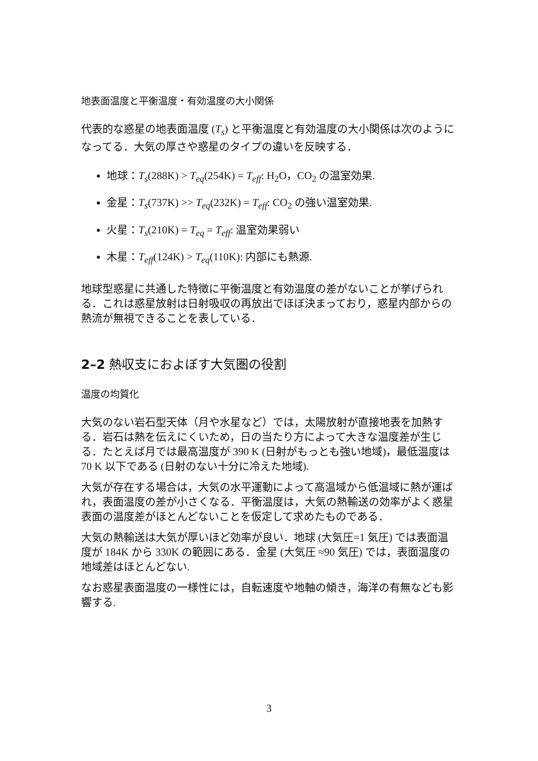地表面温度と平衡温度・有効温度の大小関係
代表的な惑星の地表面温度 (T<sub>s</sub>) と平衡温度と有効温度の大小関係は次のようになってる．大気の厚さや惑星のタイプの違いを反映する．
地球：T<sub>s</sub>(288K) > T<sub>eq</sub>(254K) = T<sub>eff</sub>: H<sub>2</sub>O，CO<sub>2</sub> の温室効果.
金星：T<sub>s</sub>(737K) >> T<sub>eq</sub>(232K) = T<sub>eff</sub>: CO<sub>2</sub> の強い温室効果.
火星：T<sub>s</sub>(210K) = T<sub>eq</sub> = T<sub>eff</sub>: 温室効果弱い
木星：T<sub>eff</sub>(124K) > T<sub>eq</sub>(110K): 内部にも熱源.
地球型惑星に共通した特徴に平衡温度と有効温度の差がないことが挙げられる．これは惑星放射は日射吸収の再放出でほぼ決まっており，惑星内部からの熱流が無視できることを表している．
2–2 熱収支におよぼす大気圏の役割
温度の均質化
大気のない岩石型天体（月や水星など）では，太陽放射が直接地表を加熱する．岩石は熱を伝えにくいため，日の当たり方によって大きな温度差が生じる．たとえば月では最高温度が 390 K (日射がもっとも強い地域)，最低温度は 70 K 以下である (日射のない十分に冷えた地域).
大気が存在する場合は，大気の水平運動によって高温域から低温域に熱が運ばれ，表面温度の差が小さくなる．平衡温度は，大気の熱輸送の効率がよく惑星表面の温度差がほとんどないことを仮定して求めたものである．
大気の熱輸送は大気が厚いほど効率が良い．地球 (大気圧=1 気圧) では表面温度が 184K から 330K の範囲にある．金星 (大気圧 ≈90 気圧) では，表面温度の地域差はほとんどない.
なお惑星表面温度の一様性には，自転速度や地軸の傾き，海洋の有無なども影響する.
3